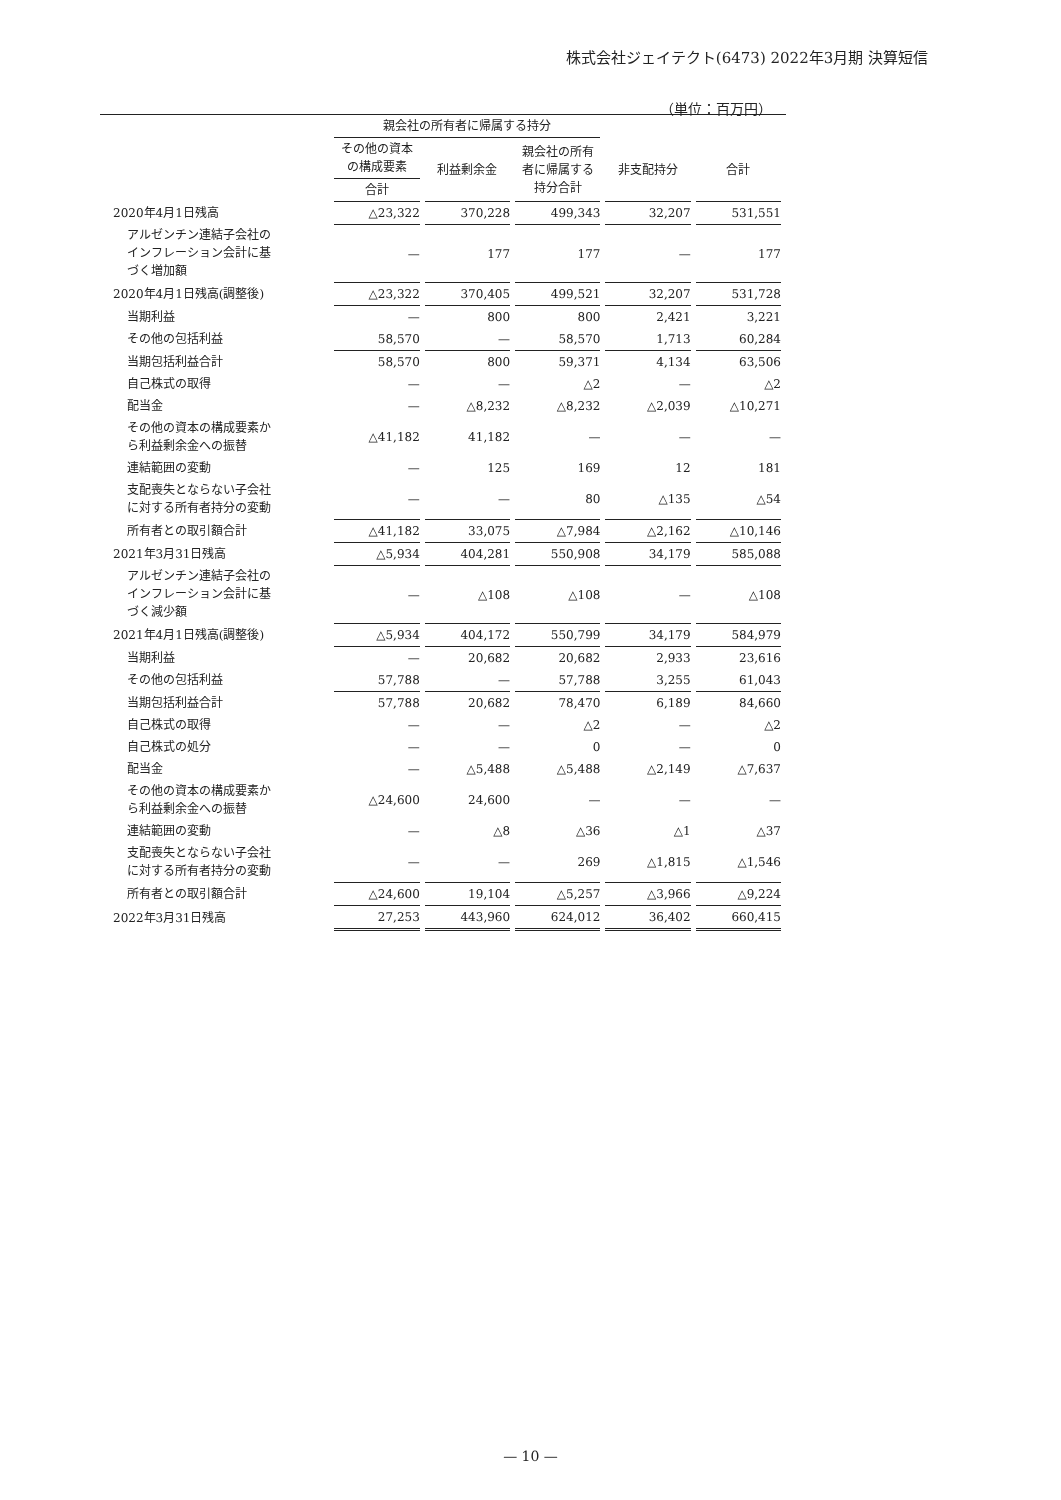株式会社ジェイテクト(6473) 2022年3月期 決算短信
（単位：百万円）
| | 親会社の所有者に帰属する持分 | | | | |
| --- | --- | --- | --- | --- | --- |
| | その他の資本 の構成要素 | 利益剰余金 | 親会社の所有 者に帰属する 持分合計 | 非支配持分 | 合計 |
| | 合計 | | | | |
| 2020年4月1日残高 | △23,322 | 370,228 | 499,343 | 32,207 | 531,551 |
| アルゼンチン連結子会社の インフレーション会計に基 づく増加額 | — | 177 | 177 | — | 177 |
| 2020年4月1日残高(調整後) | △23,322 | 370,405 | 499,521 | 32,207 | 531,728 |
| 当期利益 | — | 800 | 800 | 2,421 | 3,221 |
| その他の包括利益 | 58,570 | — | 58,570 | 1,713 | 60,284 |
| 当期包括利益合計 | 58,570 | 800 | 59,371 | 4,134 | 63,506 |
| 自己株式の取得 | — | — | △2 | — | △2 |
| 配当金 | — | △8,232 | △8,232 | △2,039 | △10,271 |
| その他の資本の構成要素か ら利益剰余金への振替 | △41,182 | 41,182 | — | — | — |
| 連結範囲の変動 | — | 125 | 169 | 12 | 181 |
| 支配喪失とならない子会社 に対する所有者持分の変動 | — | — | 80 | △135 | △54 |
| 所有者との取引額合計 | △41,182 | 33,075 | △7,984 | △2,162 | △10,146 |
| 2021年3月31日残高 | △5,934 | 404,281 | 550,908 | 34,179 | 585,088 |
| アルゼンチン連結子会社の インフレーション会計に基 づく減少額 | — | △108 | △108 | — | △108 |
| 2021年4月1日残高(調整後) | △5,934 | 404,172 | 550,799 | 34,179 | 584,979 |
| 当期利益 | — | 20,682 | 20,682 | 2,933 | 23,616 |
| その他の包括利益 | 57,788 | — | 57,788 | 3,255 | 61,043 |
| 当期包括利益合計 | 57,788 | 20,682 | 78,470 | 6,189 | 84,660 |
| 自己株式の取得 | — | — | △2 | — | △2 |
| 自己株式の処分 | — | — | 0 | — | 0 |
| 配当金 | — | △5,488 | △5,488 | △2,149 | △7,637 |
| その他の資本の構成要素か ら利益剰余金への振替 | △24,600 | 24,600 | — | — | — |
| 連結範囲の変動 | — | △8 | △36 | △1 | △37 |
| 支配喪失とならない子会社 に対する所有者持分の変動 | — | — | 269 | △1,815 | △1,546 |
| 所有者との取引額合計 | △24,600 | 19,104 | △5,257 | △3,966 | △9,224 |
| 2022年3月31日残高 | 27,253 | 443,960 | 624,012 | 36,402 | 660,415 |
— 10 —